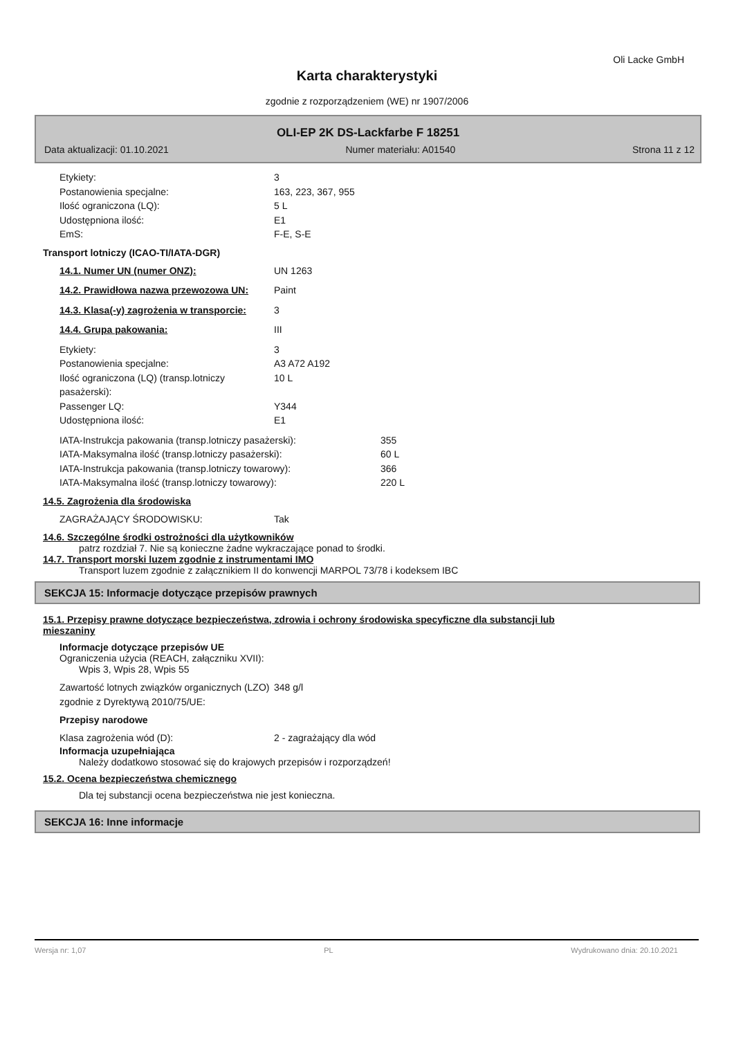Oli Lacke GmbH
Karta charakterystyki
zgodnie z rozporządzeniem (WE) nr 1907/2006
OLI-EP 2K DS-Lackfarbe F 18251
Data aktualizacji: 01.10.2021 Numer materiału: A01540 Strona 11 z 12
Etykiety: 3
Postanowienia specjalne: 163, 223, 367, 955
Ilość ograniczona (LQ): 5 L
Udostępniona ilość: E1
EmS: F-E, S-E
Transport lotniczy (ICAO-TI/IATA-DGR)
14.1. Numer UN (numer ONZ): UN 1263
14.2. Prawidłowa nazwa przewozowa UN:
Paint
14.3. Klasa(-y) zagrożenia w transporcie:
3
14.4. Grupa pakowania: III
Etykiety: 3
Postanowienia specjalne: A3 A72 A192
Ilość ograniczona (LQ) (transp.lotniczy pasażerski):
10 L
Passenger LQ: Y344
Udostępniona ilość: E1
IATA-Instrukcja pakowania (transp.lotniczy pasażerski): 355
IATA-Maksymalna ilość (transp.lotniczy pasażerski): 60 L
IATA-Instrukcja pakowania (transp.lotniczy towarowy): 366
IATA-Maksymalna ilość (transp.lotniczy towarowy): 220 L
14.5. Zagrożenia dla środowiska
ZAGRAŻAJĄCY ŚRODOWISKU: Tak
14.6. Szczególne środki ostrożności dla użytkowników
patrz rozdział 7. Nie są konieczne żadne wykraczające ponad to środki.
14.7. Transport morski luzem zgodnie z instrumentami IMO
Transport luzem zgodnie z załącznikiem II do konwencji MARPOL 73/78 i kodeksem IBC
SEKCJA 15: Informacje dotyczące przepisów prawnych
15.1. Przepisy prawne dotyczące bezpieczeństwa, zdrowia i ochrony środowiska specyficzne dla substancji lub mieszaniny
Informacje dotyczące przepisów UE
Ograniczenia użycia (REACH, załączniku XVII):
Wpis 3, Wpis 28, Wpis 55
Zawartość lotnych związków organicznych (LZO) zgodnie z Dyrektywą 2010/75/UE:
348 g/l
Przepisy narodowe
Klasa zagrożenia wód (D): 2 - zagrażający dla wód
Informacja uzupełniająca
Należy dodatkowo stosować się do krajowych przepisów i rozporządzeń!
15.2. Ocena bezpieczeństwa chemicznego
Dla tej substancji ocena bezpieczeństwa nie jest konieczna.
SEKCJA 16: Inne informacje
Wersja nr: 1,07 PL Wydrukowano dnia: 20.10.2021